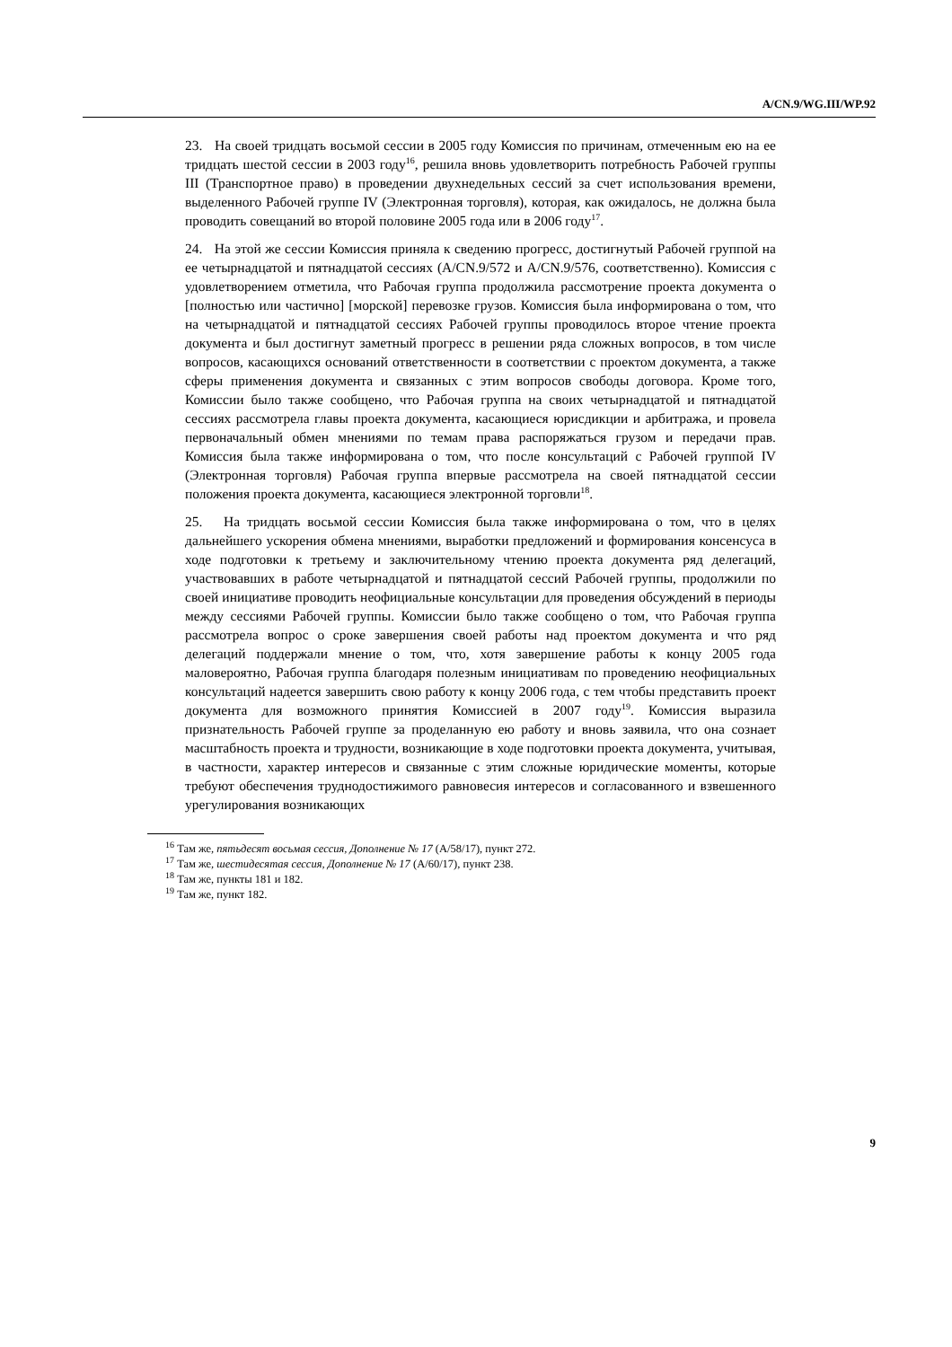A/CN.9/WG.III/WP.92
23. На своей тридцать восьмой сессии в 2005 году Комиссия по причинам, отмеченным ею на ее тридцать шестой сессии в 2003 году<sup>16</sup>, решила вновь удовлетворить потребность Рабочей группы III (Транспортное право) в проведении двухнедельных сессий за счет использования времени, выделенного Рабочей группе IV (Электронная торговля), которая, как ожидалось, не должна была проводить совещаний во второй половине 2005 года или в 2006 году<sup>17</sup>.
24. На этой же сессии Комиссия приняла к сведению прогресс, достигнутый Рабочей группой на ее четырнадцатой и пятнадцатой сессиях (A/CN.9/572 и A/CN.9/576, соответственно). Комиссия с удовлетворением отметила, что Рабочая группа продолжила рассмотрение проекта документа о [полностью или частично] [морской] перевозке грузов. Комиссия была информирована о том, что на четырнадцатой и пятнадцатой сессиях Рабочей группы проводилось второе чтение проекта документа и был достигнут заметный прогресс в решении ряда сложных вопросов, в том числе вопросов, касающихся оснований ответственности в соответствии с проектом документа, а также сферы применения документа и связанных с этим вопросов свободы договора. Кроме того, Комиссии было также сообщено, что Рабочая группа на своих четырнадцатой и пятнадцатой сессиях рассмотрела главы проекта документа, касающиеся юрисдикции и арбитража, и провела первоначальный обмен мнениями по темам права распоряжаться грузом и передачи прав. Комиссия была также информирована о том, что после консультаций с Рабочей группой IV (Электронная торговля) Рабочая группа впервые рассмотрела на своей пятнадцатой сессии положения проекта документа, касающиеся электронной торговли<sup>18</sup>.
25. На тридцать восьмой сессии Комиссия была также информирована о том, что в целях дальнейшего ускорения обмена мнениями, выработки предложений и формирования консенсуса в ходе подготовки к третьему и заключительному чтению проекта документа ряд делегаций, участвовавших в работе четырнадцатой и пятнадцатой сессий Рабочей группы, продолжили по своей инициативе проводить неофициальные консультации для проведения обсуждений в периоды между сессиями Рабочей группы. Комиссии было также сообщено о том, что Рабочая группа рассмотрела вопрос о сроке завершения своей работы над проектом документа и что ряд делегаций поддержали мнение о том, что, хотя завершение работы к концу 2005 года маловероятно, Рабочая группа благодаря полезным инициативам по проведению неофициальных консультаций надеется завершить свою работу к концу 2006 года, с тем чтобы представить проект документа для возможного принятия Комиссией в 2007 году<sup>19</sup>. Комиссия выразила признательность Рабочей группе за проделанную ею работу и вновь заявила, что она сознает масштабность проекта и трудности, возникающие в ходе подготовки проекта документа, учитывая, в частности, характер интересов и связанные с этим сложные юридические моменты, которые требуют обеспечения труднодостижимого равновесия интересов и согласованного и взвешенного урегулирования возникающих
<sup>16</sup> Там же, пятьдесят восьмая сессия, Дополнение № 17 (A/58/17), пункт 272.
<sup>17</sup> Там же, шестидесятая сессия, Дополнение № 17 (A/60/17), пункт 238.
<sup>18</sup> Там же, пункты 181 и 182.
<sup>19</sup> Там же, пункт 182.
9